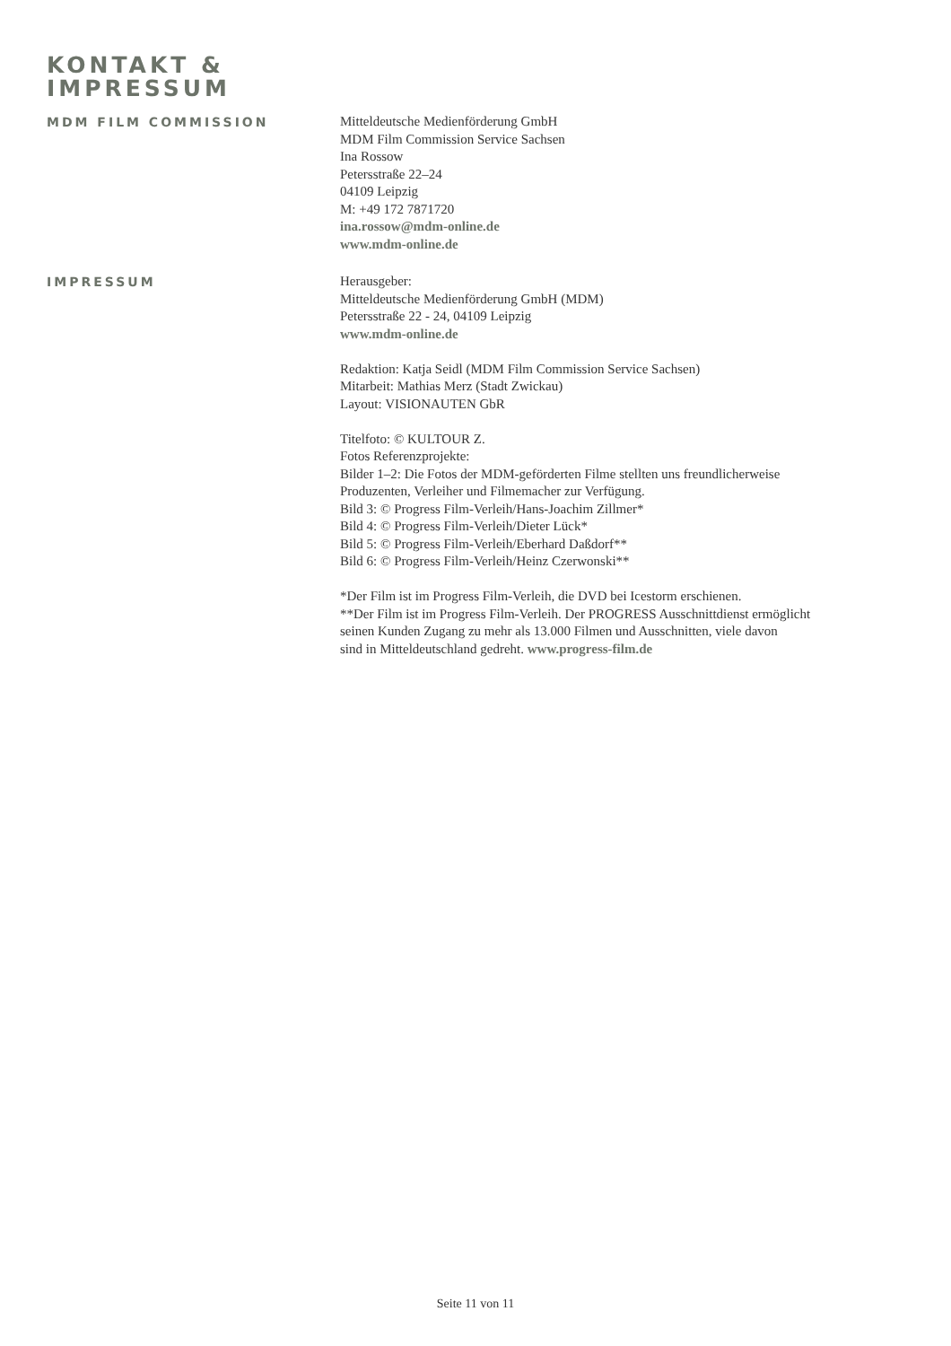KONTAKT &
IMPRESSUM
MDM FILM COMMISSION
Mitteldeutsche Medienförderung GmbH
MDM Film Commission Service Sachsen
Ina Rossow
Petersstraße 22–24
04109 Leipzig
M: +49 172 7871720
ina.rossow@mdm-online.de
www.mdm-online.de
IMPRESSUM
Herausgeber:
Mitteldeutsche Medienförderung GmbH (MDM)
Petersstraße 22 - 24, 04109 Leipzig
www.mdm-online.de
Redaktion: Katja Seidl (MDM Film Commission Service Sachsen)
Mitarbeit: Mathias Merz (Stadt Zwickau)
Layout: VISIONAUTEN GbR
Titelfoto: © KULTOUR Z.
Fotos Referenzprojekte:
Bilder 1–2: Die Fotos der MDM-geförderten Filme stellten uns freundlicherweise
Produzenten, Verleiher und Filmemacher zur Verfügung.
Bild 3: © Progress Film-Verleih/Hans-Joachim Zillmer*
Bild 4: © Progress Film-Verleih/Dieter Lück*
Bild 5: © Progress Film-Verleih/Eberhard Daßdorf**
Bild 6: © Progress Film-Verleih/Heinz Czerwonski**
*Der Film ist im Progress Film-Verleih, die DVD bei Icestorm erschienen.
**Der Film ist im Progress Film-Verleih. Der PROGRESS Ausschnittdienst ermöglicht
seinen Kunden Zugang zu mehr als 13.000 Filmen und Ausschnitten, viele davon
sind in Mitteldeutschland gedreht. www.progress-film.de
Seite 11 von 11